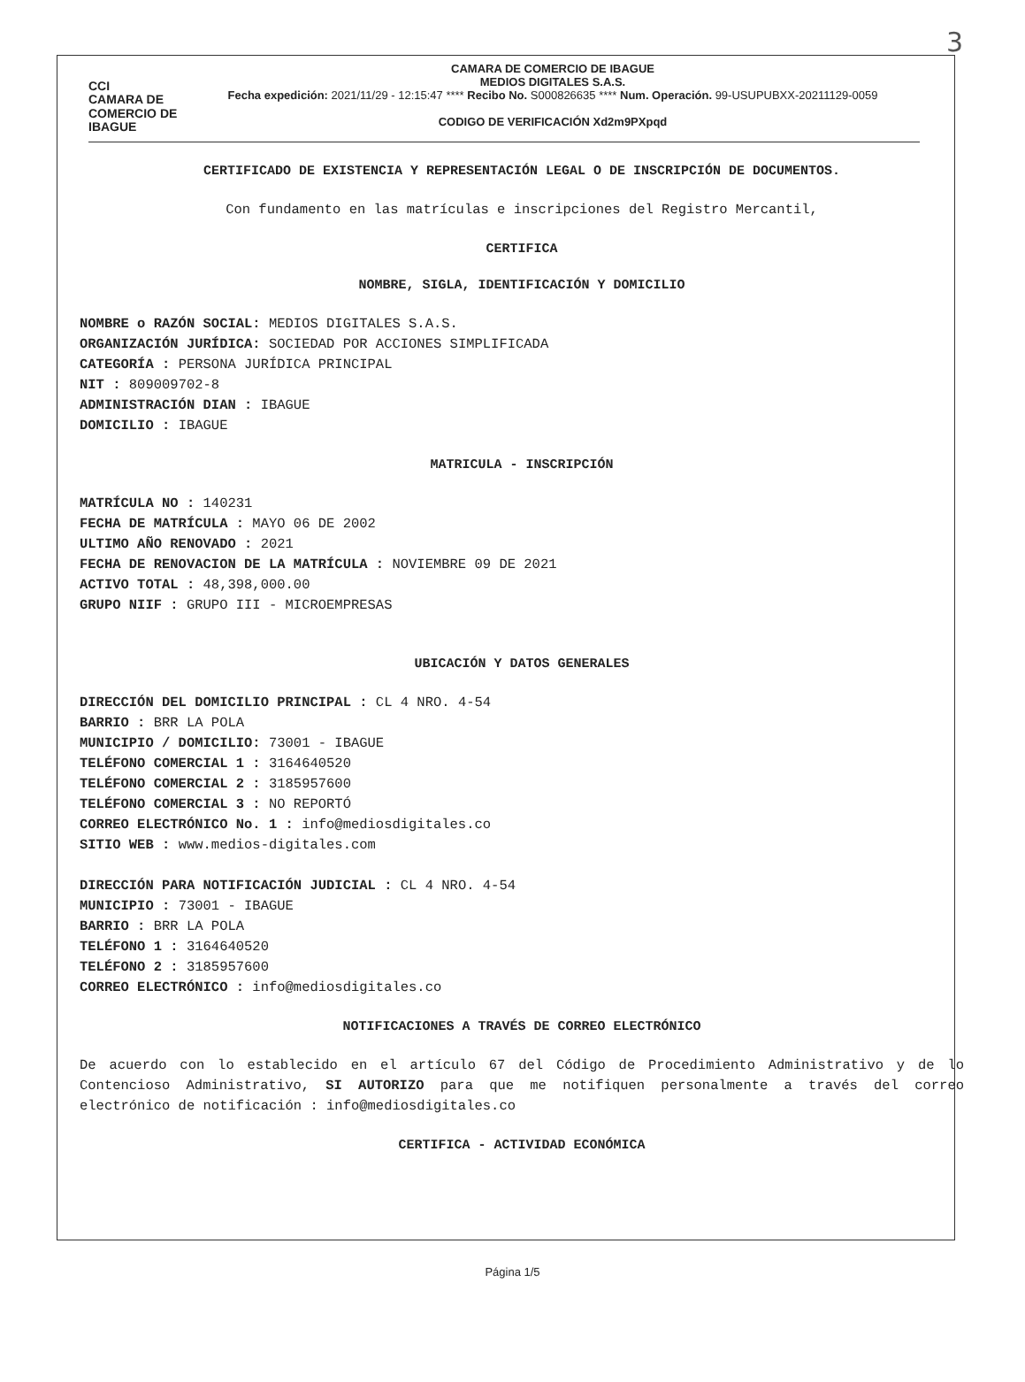3
CCI
CAMARA DE COMERCIO DE IBAGUE
CAMARA DE COMERCIO DE IBAGUE
MEDIOS DIGITALES S.A.S.
Fecha expedición: 2021/11/29 - 12:15:47 **** Recibo No. S000826635 **** Num. Operación. 99-USUPUBXX-20211129-0059
CODIGO DE VERIFICACIÓN Xd2m9PXpqd
CERTIFICADO DE EXISTENCIA Y REPRESENTACIÓN LEGAL O DE INSCRIPCIÓN DE DOCUMENTOS.
Con fundamento en las matrículas e inscripciones del Registro Mercantil,
CERTIFICA
NOMBRE, SIGLA, IDENTIFICACIÓN Y DOMICILIO
NOMBRE o RAZÓN SOCIAL: MEDIOS DIGITALES S.A.S.
ORGANIZACIÓN JURÍDICA: SOCIEDAD POR ACCIONES SIMPLIFICADA
CATEGORÍA : PERSONA JURÍDICA PRINCIPAL
NIT : 809009702-8
ADMINISTRACIÓN DIAN : IBAGUE
DOMICILIO : IBAGUE
MATRICULA - INSCRIPCIÓN
MATRÍCULA NO : 140231
FECHA DE MATRÍCULA : MAYO 06 DE 2002
ULTIMO AÑO RENOVADO : 2021
FECHA DE RENOVACION DE LA MATRÍCULA : NOVIEMBRE 09 DE 2021
ACTIVO TOTAL : 48,398,000.00
GRUPO NIIF : GRUPO III - MICROEMPRESAS
UBICACIÓN Y DATOS GENERALES
DIRECCIÓN DEL DOMICILIO PRINCIPAL : CL 4 NRO. 4-54
BARRIO : BRR LA POLA
MUNICIPIO / DOMICILIO: 73001 - IBAGUE
TELÉFONO COMERCIAL 1 : 3164640520
TELÉFONO COMERCIAL 2 : 3185957600
TELÉFONO COMERCIAL 3 : NO REPORTÓ
CORREO ELECTRÓNICO No. 1 : info@mediosdigitales.co
SITIO WEB : www.medios-digitales.com
DIRECCIÓN PARA NOTIFICACIÓN JUDICIAL : CL 4 NRO. 4-54
MUNICIPIO : 73001 - IBAGUE
BARRIO : BRR LA POLA
TELÉFONO 1 : 3164640520
TELÉFONO 2 : 3185957600
CORREO ELECTRÓNICO : info@mediosdigitales.co
NOTIFICACIONES A TRAVÉS DE CORREO ELECTRÓNICO
De acuerdo con lo establecido en el artículo 67 del Código de Procedimiento Administrativo y de lo Contencioso Administrativo, SI AUTORIZO para que me notifiquen personalmente a través del correo electrónico de notificación : info@mediosdigitales.co
CERTIFICA - ACTIVIDAD ECONÓMICA
Página 1/5